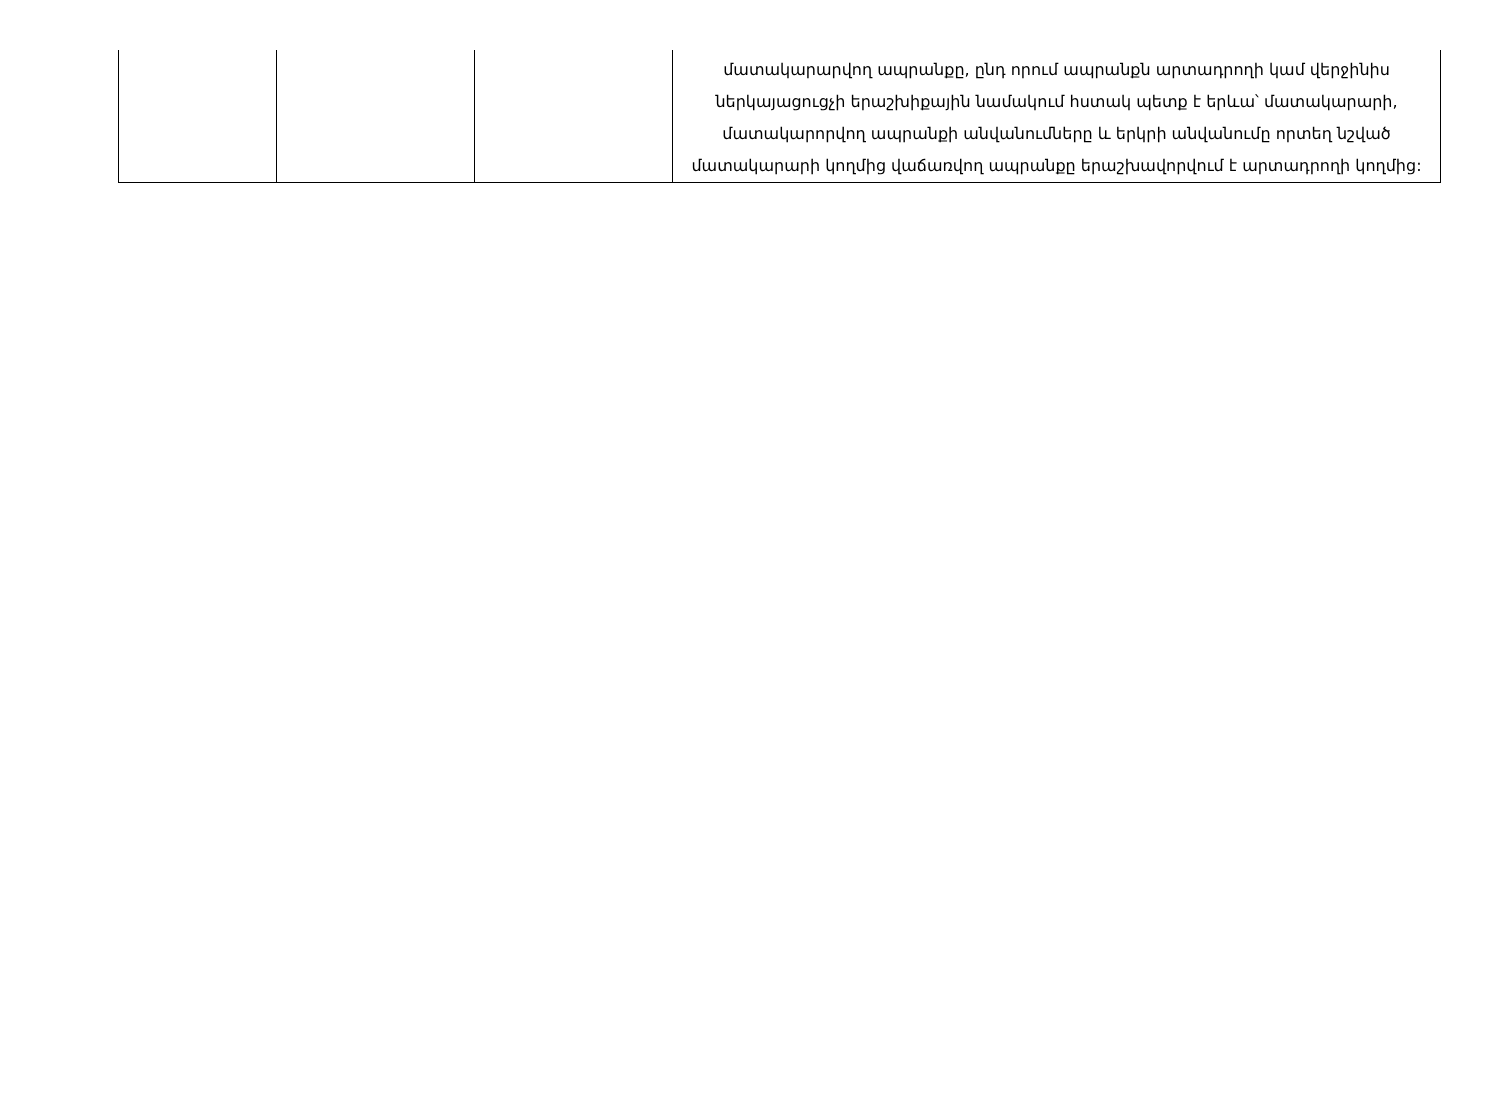| | | | մատակարարվող ապրանքը, ընդ որում ապրանքն արտադրողի կամ վերջինիս ներկայացուցչի երաշխիքային նամակում հստակ պետք է երևա՝ մատակարարի, մատակարորվող ապրանքի անվանումները և երկրի անվանումը որտեղ նշված մատակարարի կողմից վաճառվող ապրանքը երաշխավորվում է արտադրողի կողմից: |